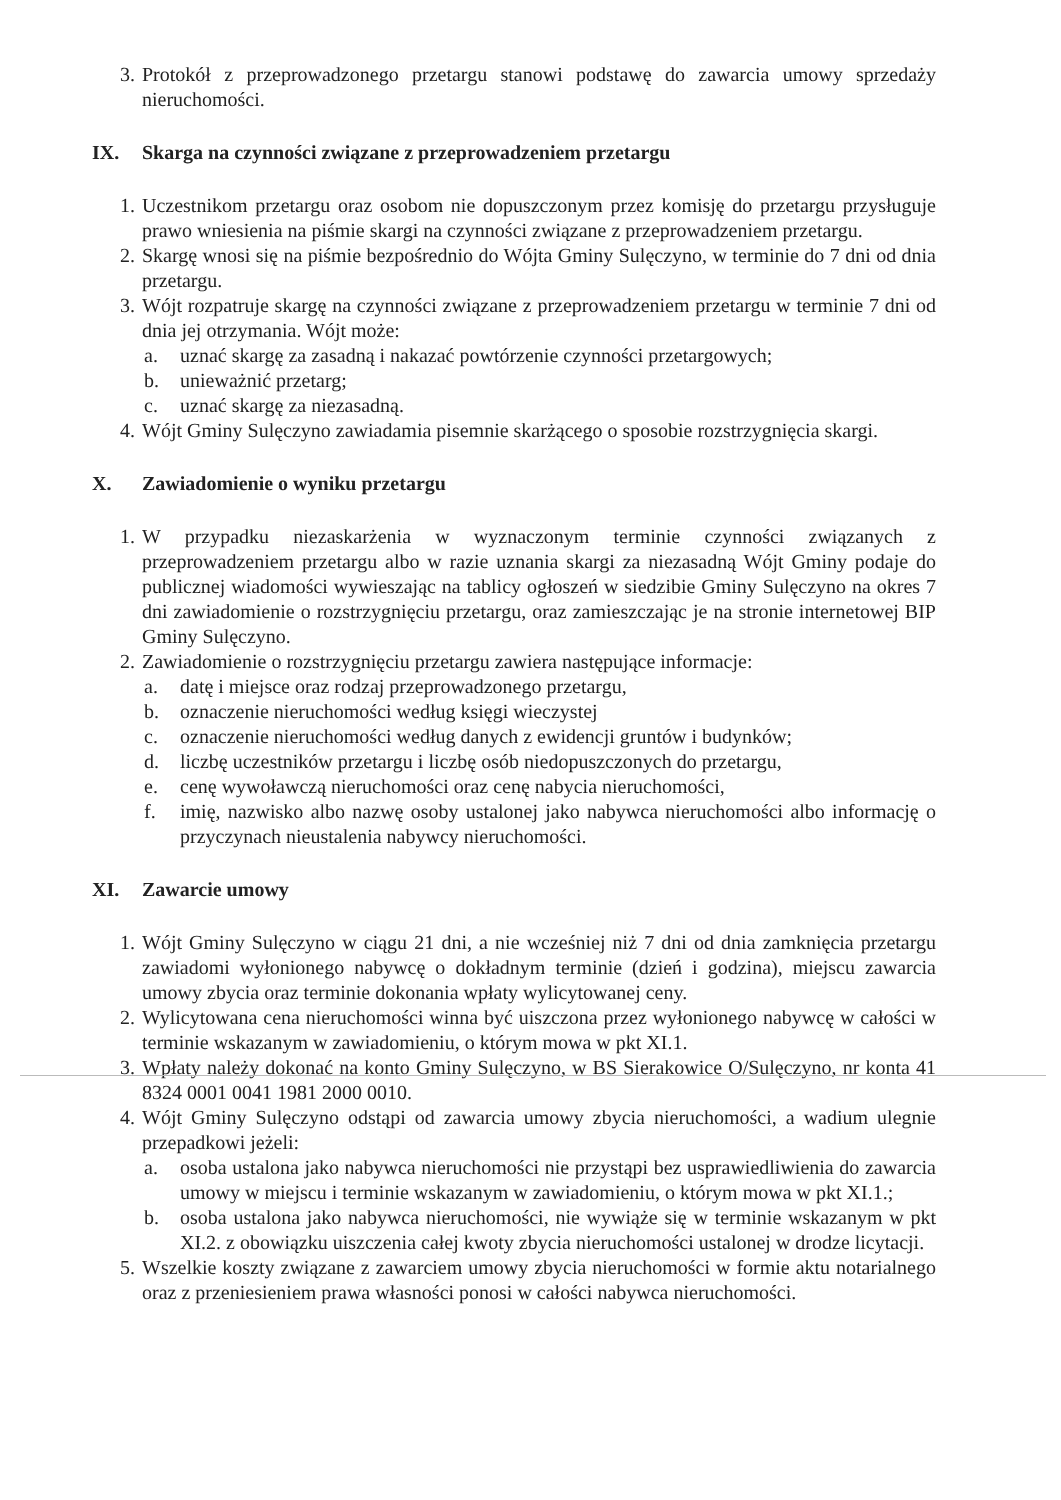3. Protokół z przeprowadzonego przetargu stanowi podstawę do zawarcia umowy sprzedaży nieruchomości.
IX. Skarga na czynności związane z przeprowadzeniem przetargu
1. Uczestnikom przetargu oraz osobom nie dopuszczonym przez komisję do przetargu przysługuje prawo wniesienia na piśmie skargi na czynności związane z przeprowadzeniem przetargu.
2. Skargę wnosi się na piśmie bezpośrednio do Wójta Gminy Sulęczyno, w terminie do 7 dni od dnia przetargu.
3. Wójt rozpatruje skargę na czynności związane z przeprowadzeniem przetargu w terminie 7 dni od dnia jej otrzymania. Wójt może:
a. uznać skargę za zasadną i nakazać powtórzenie czynności przetargowych;
b. unieważnić przetarg;
c. uznać skargę za niezasadną.
4. Wójt Gminy Sulęczyno zawiadamia pisemnie skarżącego o sposobie rozstrzygnięcia skargi.
X. Zawiadomienie o wyniku przetargu
1. W przypadku niezaskarżenia w wyznaczonym terminie czynności związanych z przeprowadzeniem przetargu albo w razie uznania skargi za niezasadną Wójt Gminy podaje do publicznej wiadomości wywieszając na tablicy ogłoszeń w siedzibie Gminy Sulęczyno na okres 7 dni zawiadomienie o rozstrzygnięciu przetargu, oraz zamieszczając je na stronie internetowej BIP Gminy Sulęczyno.
2. Zawiadomienie o rozstrzygnięciu przetargu zawiera następujące informacje:
a. datę i miejsce oraz rodzaj przeprowadzonego przetargu,
b. oznaczenie nieruchomości według księgi wieczystej
c. oznaczenie nieruchomości według danych z ewidencji gruntów i budynków;
d. liczbę uczestników przetargu i liczbę osób niedopuszczonych do przetargu,
e. cenę wywoławczą nieruchomości oraz cenę nabycia nieruchomości,
f. imię, nazwisko albo nazwę osoby ustalonej jako nabywca nieruchomości albo informację o przyczynach nieustalenia nabywcy nieruchomości.
XI. Zawarcie umowy
1. Wójt Gminy Sulęczyno w ciągu 21 dni, a nie wcześniej niż 7 dni od dnia zamknięcia przetargu zawiadomi wyłonionego nabywcę o dokładnym terminie (dzień i godzina), miejscu zawarcia umowy zbycia oraz terminie dokonania wpłaty wylicytowanej ceny.
2. Wylicytowana cena nieruchomości winna być uiszczona przez wyłonionego nabywcę w całości w terminie wskazanym w zawiadomieniu, o którym mowa w pkt XI.1.
3. Wpłaty należy dokonać na konto Gminy Sulęczyno, w BS Sierakowice O/Sulęczyno, nr konta 41 8324 0001 0041 1981 2000 0010.
4. Wójt Gminy Sulęczyno odstąpi od zawarcia umowy zbycia nieruchomości, a wadium ulegnie przepadkowi jeżeli:
a. osoba ustalona jako nabywca nieruchomości nie przystąpi bez usprawiedliwienia do zawarcia umowy w miejscu i terminie wskazanym w zawiadomieniu, o którym mowa w pkt XI.1.;
b. osoba ustalona jako nabywca nieruchomości, nie wywiąże się w terminie wskazanym w pkt XI.2. z obowiązku uiszczenia całej kwoty zbycia nieruchomości ustalonej w drodze licytacji.
5. Wszelkie koszty związane z zawarciem umowy zbycia nieruchomości w formie aktu notarialnego oraz z przeniesieniem prawa własności ponosi w całości nabywca nieruchomości.